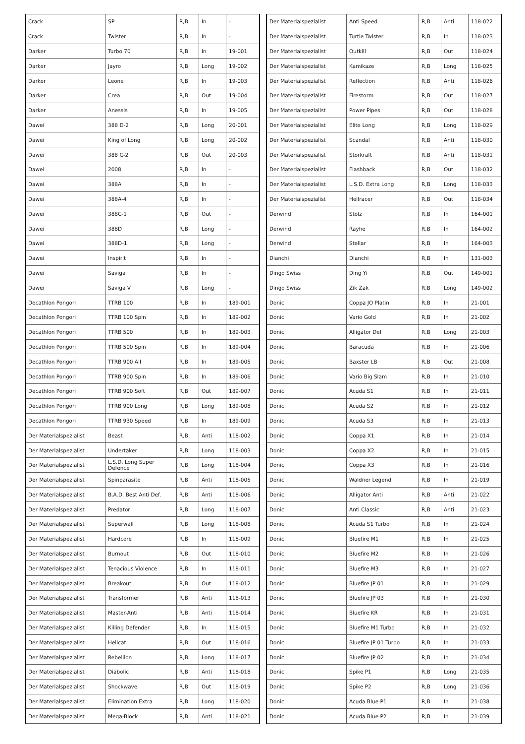| Crack | SP | R,B | In | - |
| Crack | Twister | R,B | In | - |
| Darker | Turbo 70 | R,B | In | 19-001 |
| Darker | Jayro | R,B | Long | 19-002 |
| Darker | Leone | R,B | In | 19-003 |
| Darker | Crea | R,B | Out | 19-004 |
| Darker | Anessis | R,B | In | 19-005 |
| Dawei | 388 D-2 | R,B | Long | 20-001 |
| Dawei | King of Long | R,B | Long | 20-002 |
| Dawei | 388 C-2 | R,B | Out | 20-003 |
| Dawei | 2008 | R,B | In | - |
| Dawei | 388A | R,B | In | - |
| Dawei | 388A-4 | R,B | In | - |
| Dawei | 388C-1 | R,B | Out | - |
| Dawei | 388D | R,B | Long | - |
| Dawei | 388D-1 | R,B | Long | - |
| Dawei | Inspirit | R,B | In | - |
| Dawei | Saviga | R,B | In | - |
| Dawei | Saviga V | R,B | Long | - |
| Decathlon Pongori | TTRB 100 | R,B | In | 189-001 |
| Decathlon Pongori | TTRB 100 Spin | R,B | In | 189-002 |
| Decathlon Pongori | TTRB 500 | R,B | In | 189-003 |
| Decathlon Pongori | TTRB 500 Spin | R,B | In | 189-004 |
| Decathlon Pongori | TTRB 900 All | R,B | In | 189-005 |
| Decathlon Pongori | TTRB 900 Spin | R,B | In | 189-006 |
| Decathlon Pongori | TTRB 900 Soft | R,B | Out | 189-007 |
| Decathlon Pongori | TTRB 900 Long | R,B | Long | 189-008 |
| Decathlon Pongori | TTRB 930 Speed | R,B | In | 189-009 |
| Der Materialspezialist | Beast | R,B | Anti | 118-002 |
| Der Materialspezialist | Undertaker | R,B | Long | 118-003 |
| Der Materialspezialist | L.S.D. Long Super Defence | R,B | Long | 118-004 |
| Der Materialspezialist | Spinparasite | R,B | Anti | 118-005 |
| Der Materialspezialist | B.A.D. Best Anti Def. | R,B | Anti | 118-006 |
| Der Materialspezialist | Predator | R,B | Long | 118-007 |
| Der Materialspezialist | Superwall | R,B | Long | 118-008 |
| Der Materialspezialist | Hardcore | R,B | In | 118-009 |
| Der Materialspezialist | Burnout | R,B | Out | 118-010 |
| Der Materialspezialist | Tenacious Violence | R,B | In | 118-011 |
| Der Materialspezialist | Breakout | R,B | Out | 118-012 |
| Der Materialspezialist | Transformer | R,B | Anti | 118-013 |
| Der Materialspezialist | Master-Anti | R,B | Anti | 118-014 |
| Der Materialspezialist | Killing Defender | R,B | In | 118-015 |
| Der Materialspezialist | Hellcat | R,B | Out | 118-016 |
| Der Materialspezialist | Rebellion | R,B | Long | 118-017 |
| Der Materialspezialist | Diabolic | R,B | Anti | 118-018 |
| Der Materialspezialist | Shockwave | R,B | Out | 118-019 |
| Der Materialspezialist | Elimination Extra | R,B | Long | 118-020 |
| Der Materialspezialist | Mega-Block | R,B | Anti | 118-021 |
| Der Materialspezialist | Anti Speed | R,B | Anti | 118-022 |
| Der Materialspezialist | Turtle Twister | R,B | In | 118-023 |
| Der Materialspezialist | Outkill | R,B | Out | 118-024 |
| Der Materialspezialist | Kamikaze | R,B | Long | 118-025 |
| Der Materialspezialist | Reflection | R,B | Anti | 118-026 |
| Der Materialspezialist | Firestorm | R,B | Out | 118-027 |
| Der Materialspezialist | Power Pipes | R,B | Out | 118-028 |
| Der Materialspezialist | Elite Long | R,B | Long | 118-029 |
| Der Materialspezialist | Scandal | R,B | Anti | 118-030 |
| Der Materialspezialist | Störkraft | R,B | Anti | 118-031 |
| Der Materialspezialist | Flashback | R,B | Out | 118-032 |
| Der Materialspezialist | L.S.D. Extra Long | R,B | Long | 118-033 |
| Der Materialspezialist | Hellracer | R,B | Out | 118-034 |
| Derwind | Stolz | R,B | In | 164-001 |
| Derwind | Rayhe | R,B | In | 164-002 |
| Derwind | Stellar | R,B | In | 164-003 |
| Dianchi | Dianchi | R,B | In | 131-003 |
| Dingo Swiss | Ding Yi | R,B | Out | 149-001 |
| Dingo Swiss | Zik Zak | R,B | Long | 149-002 |
| Donic | Coppa JO Platin | R,B | In | 21-001 |
| Donic | Vario Gold | R,B | In | 21-002 |
| Donic | Alligator Def | R,B | Long | 21-003 |
| Donic | Baracuda | R,B | In | 21-006 |
| Donic | Baxster LB | R,B | Out | 21-008 |
| Donic | Vario Big Slam | R,B | In | 21-010 |
| Donic | Acuda S1 | R,B | In | 21-011 |
| Donic | Acuda S2 | R,B | In | 21-012 |
| Donic | Acuda S3 | R,B | In | 21-013 |
| Donic | Coppa X1 | R,B | In | 21-014 |
| Donic | Coppa X2 | R,B | In | 21-015 |
| Donic | Coppa X3 | R,B | In | 21-016 |
| Donic | Waldner Legend | R,B | In | 21-019 |
| Donic | Alligator Anti | R,B | Anti | 21-022 |
| Donic | Anti Classic | R,B | Anti | 21-023 |
| Donic | Acuda S1 Turbo | R,B | In | 21-024 |
| Donic | Bluefire M1 | R,B | In | 21-025 |
| Donic | Bluefire M2 | R,B | In | 21-026 |
| Donic | Bluefire M3 | R,B | In | 21-027 |
| Donic | Bluefire JP 01 | R,B | In | 21-029 |
| Donic | Bluefire JP 03 | R,B | In | 21-030 |
| Donic | Bluefire KR | R,B | In | 21-031 |
| Donic | Bluefire M1 Turbo | R,B | In | 21-032 |
| Donic | Bluefire JP 01 Turbo | R,B | In | 21-033 |
| Donic | Bluefire JP 02 | R,B | In | 21-034 |
| Donic | Spike P1 | R,B | Long | 21-035 |
| Donic | Spike P2 | R,B | Long | 21-036 |
| Donic | Acuda Blue P1 | R,B | In | 21-038 |
| Donic | Acuda Blue P2 | R,B | In | 21-039 |